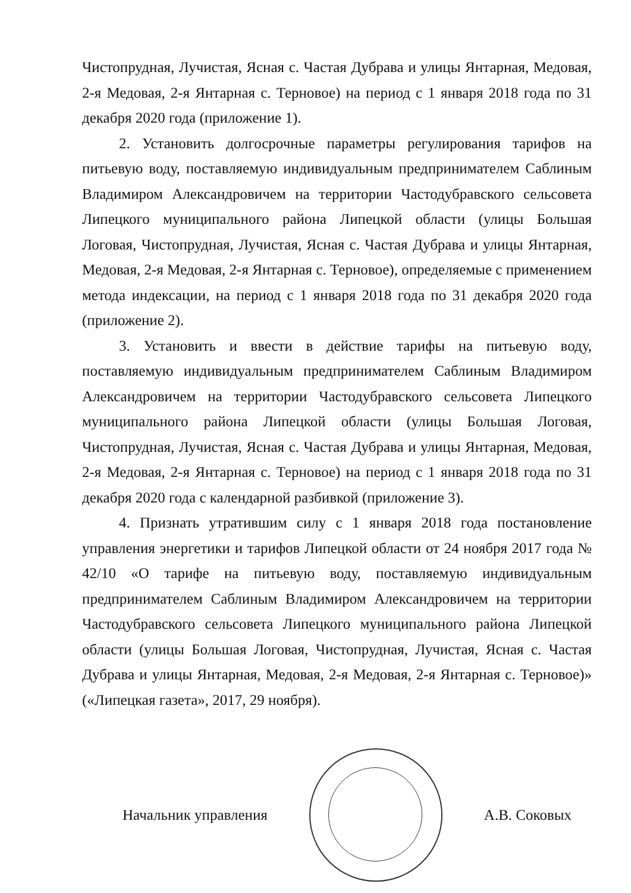Чистопрудная, Лучистая, Ясная с. Частая Дубрава и улицы Янтарная, Медовая, 2-я Медовая, 2-я Янтарная с. Терновое) на период с 1 января 2018 года по 31 декабря 2020 года (приложение 1).
2. Установить долгосрочные параметры регулирования тарифов на питьевую воду, поставляемую индивидуальным предпринимателем Саблиным Владимиром Александровичем на территории Частодубравского сельсовета Липецкого муниципального района Липецкой области (улицы Большая Логовая, Чистопрудная, Лучистая, Ясная с. Частая Дубрава и улицы Янтарная, Медовая, 2-я Медовая, 2-я Янтарная с. Терновое), определяемые с применением метода индексации, на период с 1 января 2018 года по 31 декабря 2020 года (приложение 2).
3. Установить и ввести в действие тарифы на питьевую воду, поставляемую индивидуальным предпринимателем Саблиным Владимиром Александровичем на территории Частодубравского сельсовета Липецкого муниципального района Липецкой области (улицы Большая Логовая, Чистопрудная, Лучистая, Ясная с. Частая Дубрава и улицы Янтарная, Медовая, 2-я Медовая, 2-я Янтарная с. Терновое) на период с 1 января 2018 года по 31 декабря 2020 года с календарной разбивкой (приложение 3).
4. Признать утратившим силу с 1 января 2018 года постановление управления энергетики и тарифов Липецкой области от 24 ноября 2017 года № 42/10 «О тарифе на питьевую воду, поставляемую индивидуальным предпринимателем Саблиным Владимиром Александровичем на территории Частодубравского сельсовета Липецкого муниципального района Липецкой области (улицы Большая Логовая, Чистопрудная, Лучистая, Ясная с. Частая Дубрава и улицы Янтарная, Медовая, 2-я Медовая, 2-я Янтарная с. Терновое)» («Липецкая газета», 2017, 29 ноября).
Начальник управления А.В. Соковых